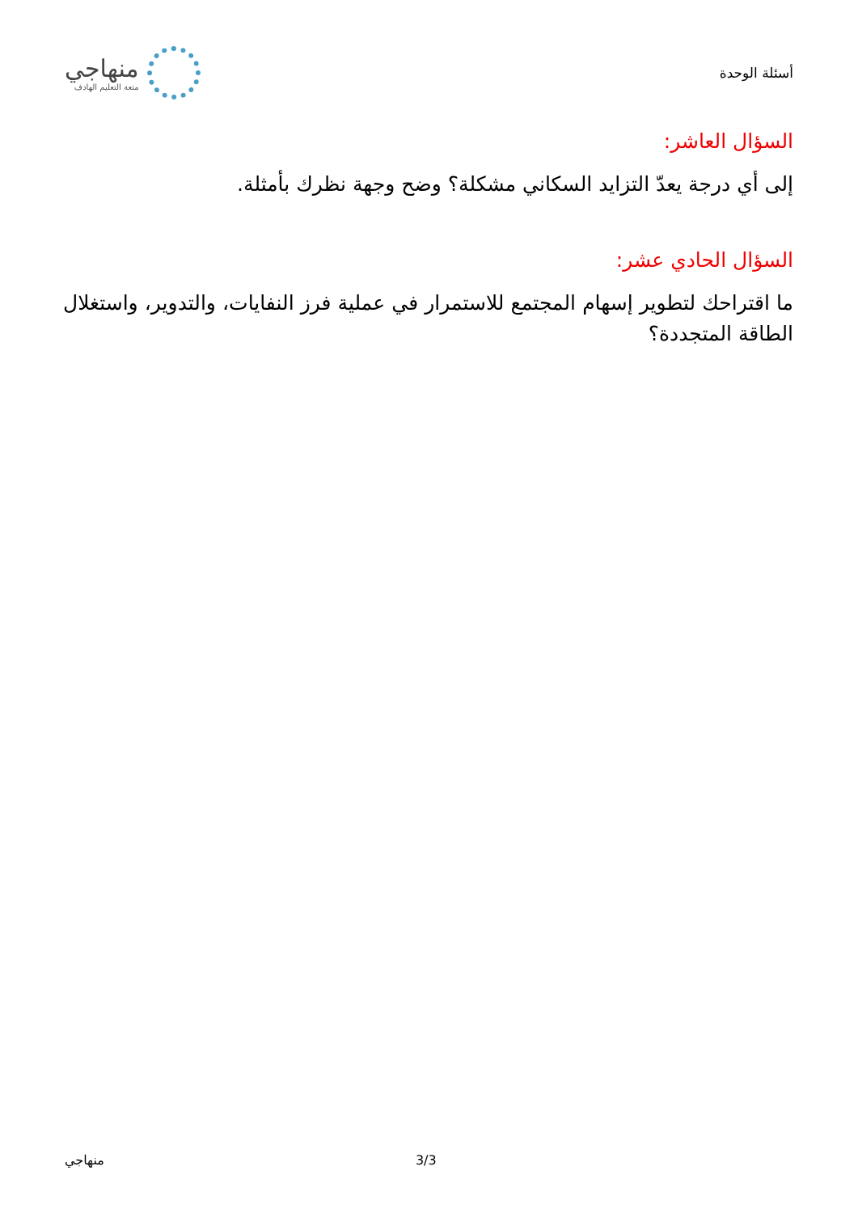منهاجي
متعة التعليم الهادف
أسئلة الوحدة
السؤال العاشر:
إلى أي درجة يعدّ التزايد السكاني مشكلة؟ وضح وجهة نظرك بأمثلة.
السؤال الحادي عشر:
ما اقتراحك لتطوير إسهام المجتمع للاستمرار في عملية فرز النفايات، والتدوير، واستغلال الطاقة المتجددة؟
منهاجي 3/3